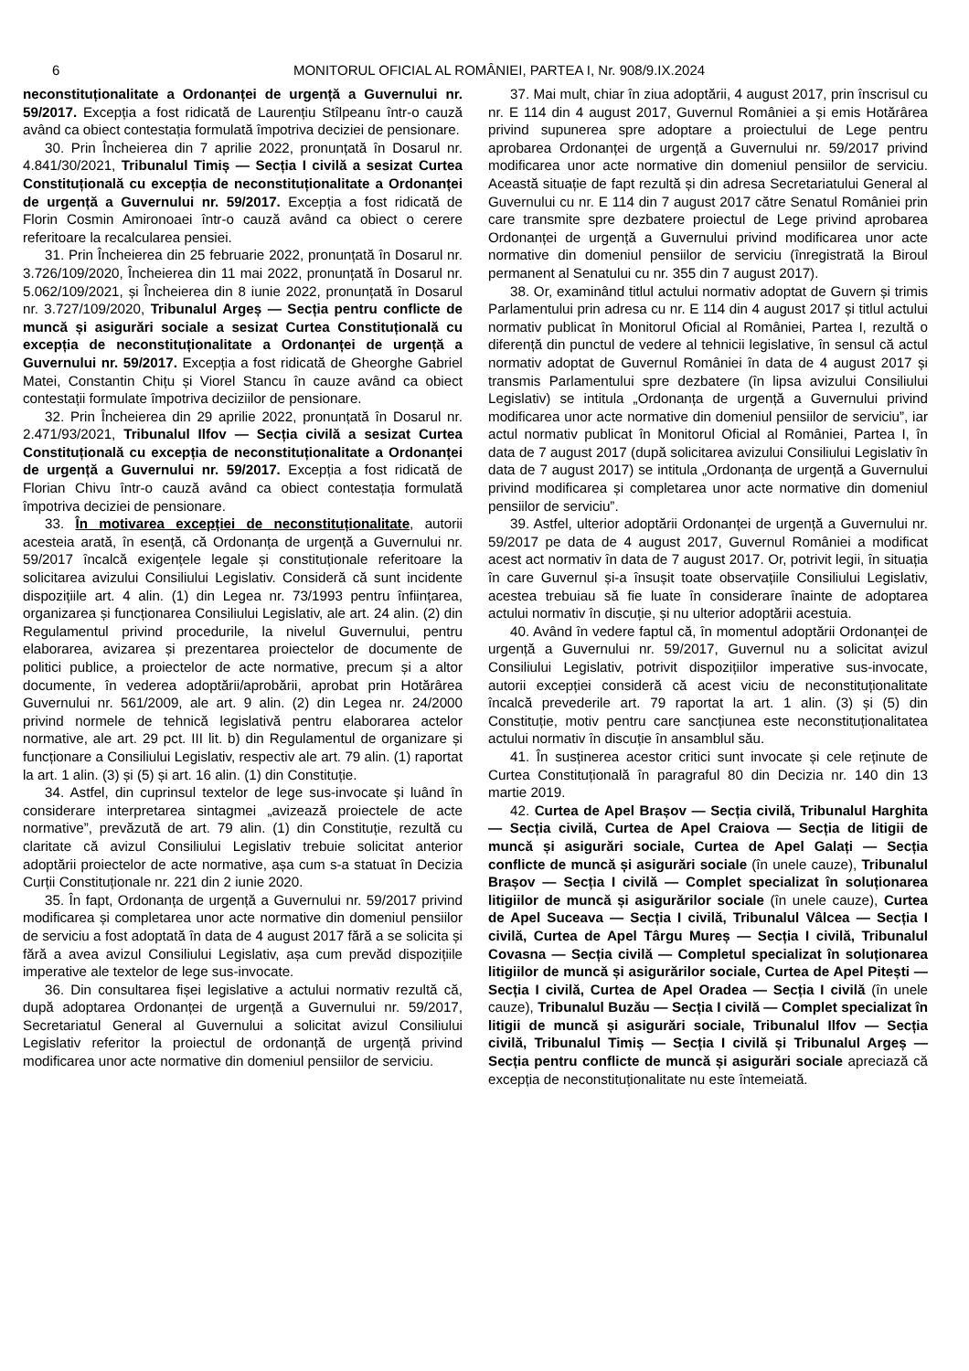6 MONITORUL OFICIAL AL ROMÂNIEI, PARTEA I, Nr. 908/9.IX.2024
neconstituționalitate a Ordonanței de urgență a Guvernului nr. 59/2017. Excepția a fost ridicată de Laurențiu Stîlpeanu într-o cauză având ca obiect contestația formulată împotriva deciziei de pensionare.
30. Prin Încheierea din 7 aprilie 2022, pronunțată în Dosarul nr. 4.841/30/2021, Tribunalul Timiș — Secția I civilă a sesizat Curtea Constituțională cu excepția de neconstituționalitate a Ordonanței de urgență a Guvernului nr. 59/2017. Excepția a fost ridicată de Florin Cosmin Amironoaei într-o cauză având ca obiect o cerere referitoare la recalcularea pensiei.
31. Prin Încheierea din 25 februarie 2022, pronunțată în Dosarul nr. 3.726/109/2020, Încheierea din 11 mai 2022, pronunțată în Dosarul nr. 5.062/109/2021, și Încheierea din 8 iunie 2022, pronunțată în Dosarul nr. 3.727/109/2020, Tribunalul Argeș — Secția pentru conflicte de muncă și asigurări sociale a sesizat Curtea Constituțională cu excepția de neconstituționalitate a Ordonanței de urgență a Guvernului nr. 59/2017. Excepția a fost ridicată de Gheorghe Gabriel Matei, Constantin Chițu și Viorel Stancu în cauze având ca obiect contestații formulate împotriva deciziilor de pensionare.
32. Prin Încheierea din 29 aprilie 2022, pronunțată în Dosarul nr. 2.471/93/2021, Tribunalul Ilfov — Secția civilă a sesizat Curtea Constituțională cu excepția de neconstituționalitate a Ordonanței de urgență a Guvernului nr. 59/2017. Excepția a fost ridicată de Florian Chivu într-o cauză având ca obiect contestația formulată împotriva deciziei de pensionare.
33. În motivarea excepției de neconstituționalitate, autorii acesteia arată, în esență, că Ordonanța de urgență a Guvernului nr. 59/2017 încalcă exigențele legale și constituționale referitoare la solicitarea avizului Consiliului Legislativ. Consideră că sunt incidente dispozițiile art. 4 alin. (1) din Legea nr. 73/1993 pentru înființarea, organizarea și funcționarea Consiliului Legislativ, ale art. 24 alin. (2) din Regulamentul privind procedurile, la nivelul Guvernului, pentru elaborarea, avizarea și prezentarea proiectelor de documente de politici publice, a proiectelor de acte normative, precum și a altor documente, în vederea adoptării/aprobării, aprobat prin Hotărârea Guvernului nr. 561/2009, ale art. 9 alin. (2) din Legea nr. 24/2000 privind normele de tehnică legislativă pentru elaborarea actelor normative, ale art. 29 pct. III lit. b) din Regulamentul de organizare și funcționare a Consiliului Legislativ, respectiv ale art. 79 alin. (1) raportat la art. 1 alin. (3) și (5) și art. 16 alin. (1) din Constituție.
34. Astfel, din cuprinsul textelor de lege sus-invocate și luând în considerare interpretarea sintagmei „avizează proiectele de acte normative”, prevăzută de art. 79 alin. (1) din Constituție, rezultă cu claritate că avizul Consiliului Legislativ trebuie solicitat anterior adoptării proiectelor de acte normative, așa cum s-a statuat în Decizia Curții Constituționale nr. 221 din 2 iunie 2020.
35. În fapt, Ordonanța de urgență a Guvernului nr. 59/2017 privind modificarea și completarea unor acte normative din domeniul pensiilor de serviciu a fost adoptată în data de 4 august 2017 fără a se solicita și fără a avea avizul Consiliului Legislativ, așa cum prevăd dispozițiile imperative ale textelor de lege sus-invocate.
36. Din consultarea fișei legislative a actului normativ rezultă că, după adoptarea Ordonanței de urgență a Guvernului nr. 59/2017, Secretariatul General al Guvernului a solicitat avizul Consiliului Legislativ referitor la proiectul de ordonanță de urgență privind modificarea unor acte normative din domeniul pensiilor de serviciu.
37. Mai mult, chiar în ziua adoptării, 4 august 2017, prin înscrisul cu nr. E 114 din 4 august 2017, Guvernul României a și emis Hotărârea privind supunerea spre adoptare a proiectului de Lege pentru aprobarea Ordonanței de urgență a Guvernului nr. 59/2017 privind modificarea unor acte normative din domeniul pensiilor de serviciu. Această situație de fapt rezultă și din adresa Secretariatului General al Guvernului cu nr. E 114 din 7 august 2017 către Senatul României prin care transmite spre dezbatere proiectul de Lege privind aprobarea Ordonanței de urgență a Guvernului privind modificarea unor acte normative din domeniul pensiilor de serviciu (înregistrată la Biroul permanent al Senatului cu nr. 355 din 7 august 2017).
38. Or, examinând titlul actului normativ adoptat de Guvern și trimis Parlamentului prin adresa cu nr. E 114 din 4 august 2017 și titlul actului normativ publicat în Monitorul Oficial al României, Partea I, rezultă o diferență din punctul de vedere al tehnicii legislative, în sensul că actul normativ adoptat de Guvernul României în data de 4 august 2017 și transmis Parlamentului spre dezbatere (în lipsa avizului Consiliului Legislativ) se intitula „Ordonanța de urgență a Guvernului privind modificarea unor acte normative din domeniul pensiilor de serviciu”, iar actul normativ publicat în Monitorul Oficial al României, Partea I, în data de 7 august 2017 (după solicitarea avizului Consiliului Legislativ în data de 7 august 2017) se intitula „Ordonanța de urgență a Guvernului privind modificarea și completarea unor acte normative din domeniul pensiilor de serviciu”.
39. Astfel, ulterior adoptării Ordonanței de urgență a Guvernului nr. 59/2017 pe data de 4 august 2017, Guvernul României a modificat acest act normativ în data de 7 august 2017. Or, potrivit legii, în situația în care Guvernul și-a însușit toate observațiile Consiliului Legislativ, acestea trebuiau să fie luate în considerare înainte de adoptarea actului normativ în discuție, și nu ulterior adoptării acestuia.
40. Având în vedere faptul că, în momentul adoptării Ordonanței de urgență a Guvernului nr. 59/2017, Guvernul nu a solicitat avizul Consiliului Legislativ, potrivit dispozițiilor imperative sus-invocate, autorii excepției consideră că acest viciu de neconstituționalitate încalcă prevederile art. 79 raportat la art. 1 alin. (3) și (5) din Constituție, motiv pentru care sancțiunea este neconstituționalitatea actului normativ în discuție în ansamblul său.
41. În susținerea acestor critici sunt invocate și cele reținute de Curtea Constituțională în paragraful 80 din Decizia nr. 140 din 13 martie 2019.
42. Curtea de Apel Brașov — Secția civilă, Tribunalul Harghita — Secția civilă, Curtea de Apel Craiova — Secția de litigii de muncă și asigurări sociale, Curtea de Apel Galați — Secția conflicte de muncă și asigurări sociale (în unele cauze), Tribunalul Brașov — Secția I civilă — Complet specializat în soluționarea litigiilor de muncă și asigurărilor sociale (în unele cauze), Curtea de Apel Suceava — Secția I civilă, Tribunalul Vâlcea — Secția I civilă, Curtea de Apel Târgu Mureș — Secția I civilă, Tribunalul Covasna — Secția civilă — Completul specializat în soluționarea litigiilor de muncă și asigurărilor sociale, Curtea de Apel Pitești — Secția I civilă, Curtea de Apel Oradea — Secția I civilă (în unele cauze), Tribunalul Buzău — Secția I civilă — Complet specializat în litigii de muncă și asigurări sociale, Tribunalul Ilfov — Secția civilă, Tribunalul Timiș — Secția I civilă și Tribunalul Argeș — Secția pentru conflicte de muncă și asigurări sociale apreciază că excepția de neconstituționalitate nu este întemeiată.